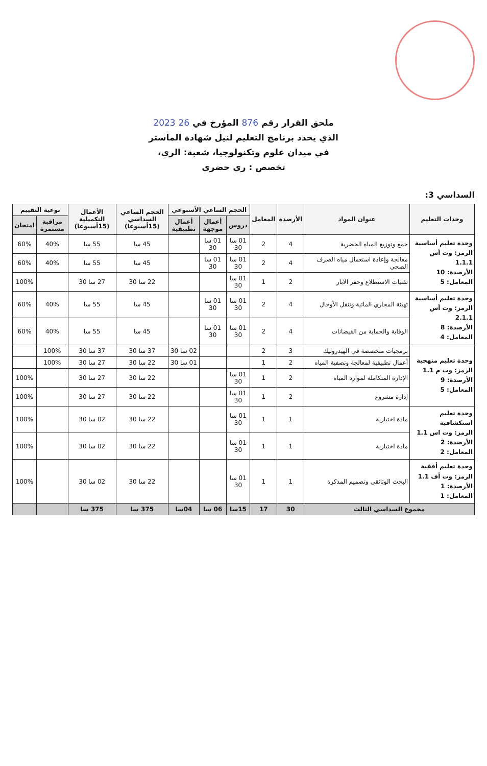ملحق القرار رقم 876 المؤرخ في 26 2023
الذي يحدد برنامج التعليم لنيل شهادة الماستر
في ميدان علوم وتكنولوجيا، شعبة: الري،
تخصص : ري حضري
السداسي 3:
| وحدات التعليم | عنوان المواد | الأرصدة | المعامل | الحجم الساعي الأسبوعي | | | الحجم الساعي السداسي (15أسبوعا) | الأعمال التكميلية (15أسبوعا) | نوعية التقييم | |
| --- | --- | --- | --- | --- | --- | --- | --- | --- | --- | --- |
| | | | | دروس | أعمال موجهة | أعمال تطبيقية | | | مراقبة مستمرة | امتحان |
| وحدة تعليم أساسية الرمز: وت أس 1.1.1 الأرصدة: 10 المعامل: 5 | جمع وتوزيع المياه الحضرية | 4 | 2 | 01 سا 30 | 01 سا 30 | | 45 سا | 55 سا | 40% | 60% |
| | معالجة وإعادة استعمال مياه الصرف الصحي | 4 | 2 | 01 سا 30 | 01 سا 30 | | 45 سا | 55 سا | 40% | 60% |
| | تقنيات الاستطلاع وحفر الآبار | 2 | 1 | 01 سا 30 | | | 22 سا 30 | 27 سا 30 | | 100% |
| وحدة تعليم أساسية الرمز: وت أس 2.1.1 الأرصدة: 8 المعامل: 4 | تهيئة المجاري المائية وتنقل الأوحال | 4 | 2 | 01 سا 30 | 01 سا 30 | | 45 سا | 55 سا | 40% | 60% |
| | الوقاية والحماية من الفيضانات | 4 | 2 | 01 سا 30 | 01 سا 30 | | 45 سا | 55 سا | 40% | 60% |
| وحدة تعليم منهجية الرمز: وت م 1.1 الأرصدة: 9 المعامل: 5 | برمجيات متخصصة في الهيدروليك | 3 | 2 | | | 02 سا 30 | 37 سا 30 | 37 سا 30 | 100% | |
| | أعمال تطبيقية لمعالجة وتصفية المياه | 2 | 1 | | | 01 سا 30 | 22 سا 30 | 27 سا 30 | 100% | |
| | الإدارة المتكاملة لموارد المياه | 2 | 1 | 01 سا 30 | | | 22 سا 30 | 27 سا 30 | | 100% |
| | إدارة مشروع | 2 | 1 | 01 سا 30 | | | 22 سا 30 | 27 سا 30 | | 100% |
| وحدة تعليم استكشافية الرمز: وت اس 1.1 الأرصدة: 2 المعامل: 2 | مادة اختيارية | 1 | 1 | 01 سا 30 | | | 22 سا 30 | 02 سا 30 | | 100% |
| | مادة اختيارية | 1 | 1 | 01 سا 30 | | | 22 سا 30 | 02 سا 30 | | 100% |
| وحدة تعليم أفقية الرمز: وت أف 1.1 الأرصدة: 1 المعامل: 1 | البحث الوثائقي وتصميم المذكرة | 1 | 1 | 01 سا 30 | | | 22 سا 30 | 02 سا 30 | | 100% |
| مجموع السداسي الثالث | | 30 | 17 | 15سا | 06 سا | 04سا | 375 سا | 375 سا | | |